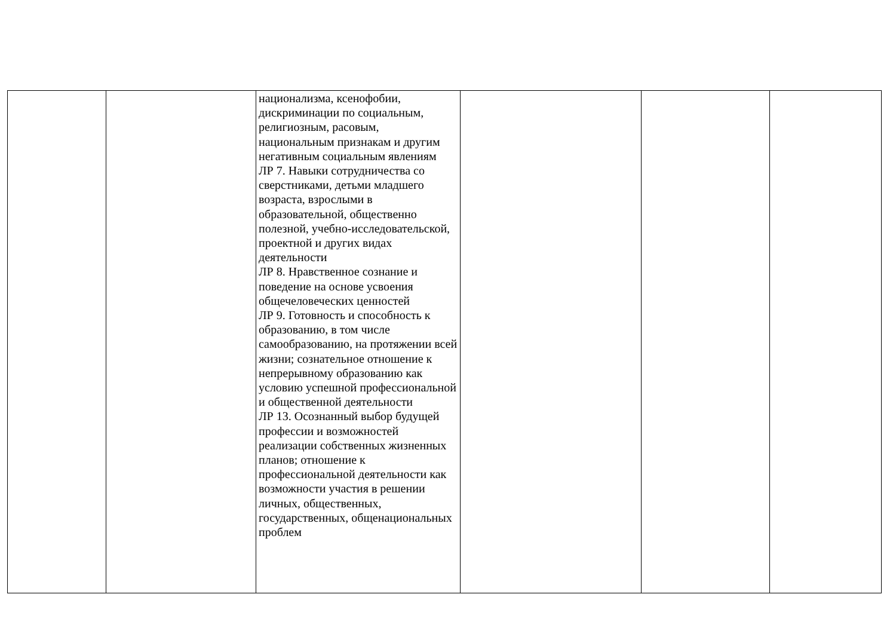| | | национализма, ксенофобии, дискриминации по социальным, религиозным, расовым, национальным признакам и другим негативным социальным явлениям ЛР 7. Навыки сотрудничества со сверстниками, детьми младшего возраста, взрослыми в образовательной, общественно полезной, учебно-исследовательской, проектной и других видах деятельности ЛР 8. Нравственное сознание и поведение на основе усвоения общечеловеческих ценностей ЛР 9. Готовность и способность к образованию, в том числе самообразованию, на протяжении всей жизни; сознательное отношение к непрерывному образованию как условию успешной профессиональной и общественной деятельности ЛР 13. Осознанный выбор будущей профессии и возможностей реализации собственных жизненных планов; отношение к профессиональной деятельности как возможности участия в решении личных, общественных, государственных, общенациональных проблем | | | |